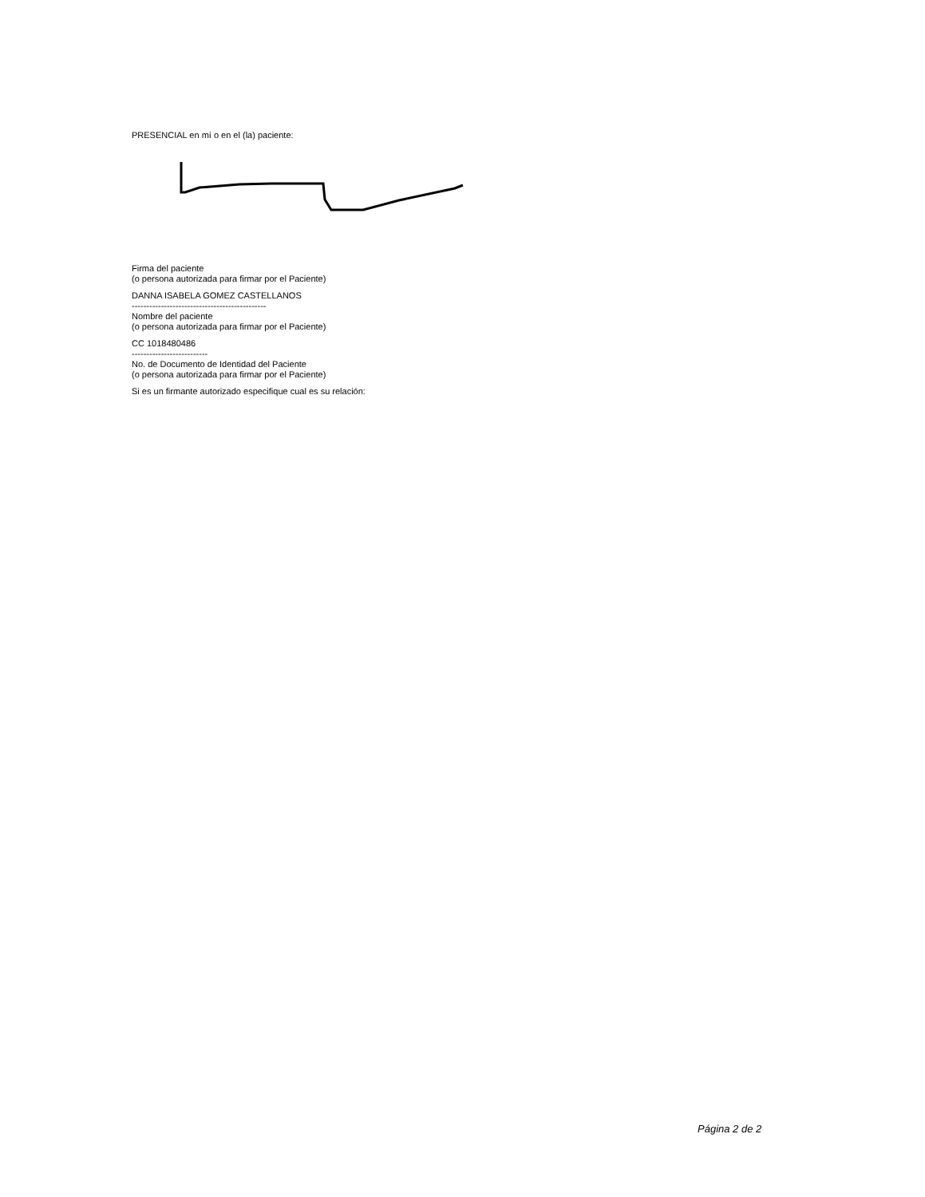PRESENCIAL en mí o en el (la) paciente:
Firma del paciente
(o persona autorizada para firmar por el Paciente)
DANNA ISABELA GOMEZ CASTELLANOS
----------------------------------------------
Nombre del paciente
(o persona autorizada para firmar por el Paciente)
CC 1018480486
--------------------------
No. de Documento de Identidad del Paciente
(o persona autorizada para firmar por el Paciente)
Si es un firmante autorizado especifique cual es su relación:
Página 2 de 2